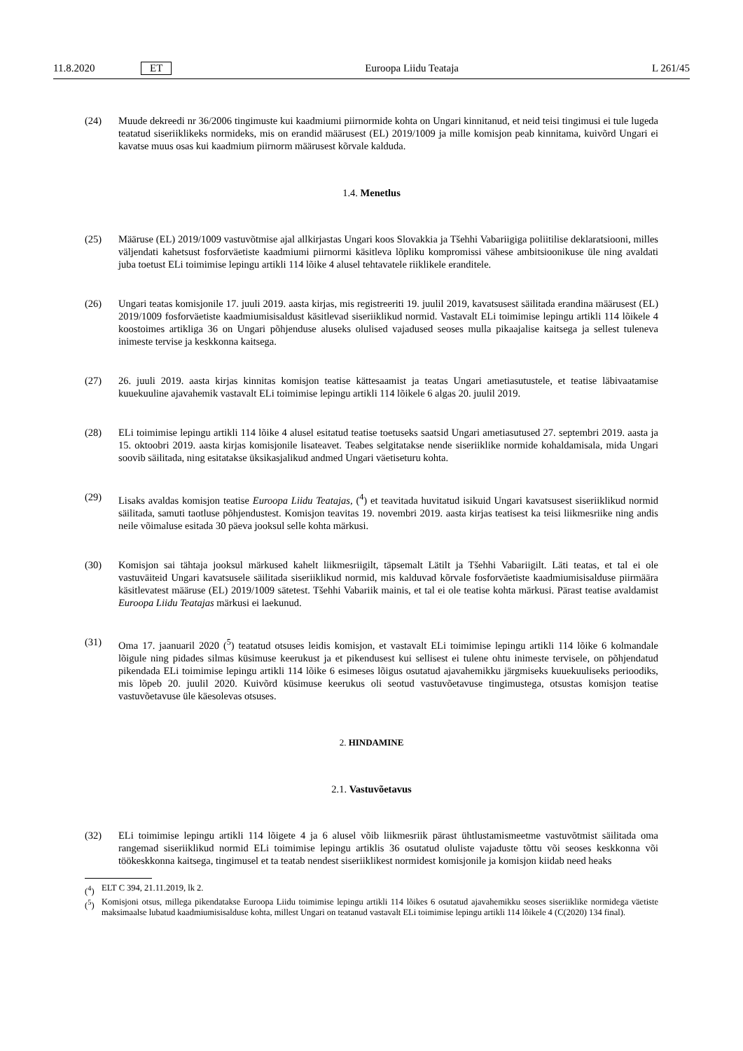11.8.2020 ET Euroopa Liidu Teataja L 261/45
(24) Muude dekreedi nr 36/2006 tingimuste kui kaadmiumi piirnormide kohta on Ungari kinnitanud, et neid teisi tingimusi ei tule lugeda teatatud siseriiklikeks normideks, mis on erandid määrusest (EL) 2019/1009 ja mille komisjon peab kinnitama, kuivõrd Ungari ei kavatse muus osas kui kaadmium piirnorm määrusest kõrvale kalduda.
1.4. Menetlus
(25) Määruse (EL) 2019/1009 vastuvõtmise ajal allkirjastas Ungari koos Slovakkia ja Tšehhi Vabariigiga poliitilise deklaratsiooni, milles väljendati kahetsust fosforväetiste kaadmiumi piirnormi käsitleva lõpliku kompromissi vähese ambitsioonikuse üle ning avaldati juba toetust ELi toimimise lepingu artikli 114 lõike 4 alusel tehtavatele riiklikele eranditele.
(26) Ungari teatas komisjonile 17. juuli 2019. aasta kirjas, mis registreeriti 19. juulil 2019, kavatsusest säilitada erandina määrusest (EL) 2019/1009 fosforväetiste kaadmiumisisaldust käsitlevad siseriiklikud normid. Vastavalt ELi toimimise lepingu artikli 114 lõikele 4 koostoimes artikliga 36 on Ungari põhjenduse aluseks olulised vajadused seoses mulla pikaajalise kaitsega ja sellest tuleneva inimeste tervise ja keskkonna kaitsega.
(27) 26. juuli 2019. aasta kirjas kinnitas komisjon teatise kättesaamist ja teatas Ungari ametiasutustele, et teatise läbivaatamise kuuekuuline ajavahemik vastavalt ELi toimimise lepingu artikli 114 lõikele 6 algas 20. juulil 2019.
(28) ELi toimimise lepingu artikli 114 lõike 4 alusel esitatud teatise toetuseks saatsid Ungari ametiasutused 27. septembri 2019. aasta ja 15. oktoobri 2019. aasta kirjas komisjonile lisateavet. Teabes selgitatakse nende siseriiklike normide kohaldamisala, mida Ungari soovib säilitada, ning esitatakse üksikasjalikud andmed Ungari väetiseturu kohta.
(29) Lisaks avaldas komisjon teatise Euroopa Liidu Teatajas, (<sup>4</sup>) et teavitada huvitatud isikuid Ungari kavatsusest siseriiklikud normid säilitada, samuti taotluse põhjendustest. Komisjon teavitas 19. novembri 2019. aasta kirjas teatisest ka teisi liikmesriike ning andis neile võimaluse esitada 30 päeva jooksul selle kohta märkusi.
(30) Komisjon sai tähtaja jooksul märkused kahelt liikmesriigilt, täpsemalt Lätilt ja Tšehhi Vabariigilt. Läti teatas, et tal ei ole vastuväiteid Ungari kavatsusele säilitada siseriiklikud normid, mis kalduvad kõrvale fosforväetiste kaadmiumisisalduse piirmäära käsitlevatest määruse (EL) 2019/1009 sätetest. Tšehhi Vabariik mainis, et tal ei ole teatise kohta märkusi. Pärast teatise avaldamist Euroopa Liidu Teatajas märkusi ei laekunud.
(31) Oma 17. jaanuaril 2020 (<sup>5</sup>) teatatud otsuses leidis komisjon, et vastavalt ELi toimimise lepingu artikli 114 lõike 6 kolmandale lõigule ning pidades silmas küsimuse keerukust ja et pikendusest kui sellisest ei tulene ohtu inimeste tervisele, on põhjendatud pikendada ELi toimimise lepingu artikli 114 lõike 6 esimeses lõigus osutatud ajavahemikku järgmiseks kuuekuuliseks perioodiks, mis lõpeb 20. juulil 2020. Kuivõrd küsimuse keerukus oli seotud vastuvõetavuse tingimustega, otsustas komisjon teatise vastuvõetavuse üle käesolevas otsuses.
2. HINDAMINE
2.1. Vastuvõetavus
(32) ELi toimimise lepingu artikli 114 lõigete 4 ja 6 alusel võib liikmesriik pärast ühtlustamismeetme vastuvõtmist säilitada oma rangemad siseriiklikud normid ELi toimimise lepingu artiklis 36 osutatud oluliste vajaduste tõttu või seoses keskkonna või töökeskkonna kaitsega, tingimusel et ta teatab nendest siseriiklikest normidest komisjonile ja komisjon kiidab need heaks
(<sup>4</sup>) ELT C 394, 21.11.2019, lk 2.
(<sup>5</sup>) Komisjoni otsus, millega pikendatakse Euroopa Liidu toimimise lepingu artikli 114 lõikes 6 osutatud ajavahemikku seoses siseriiklike normidega väetiste maksimaalse lubatud kaadmiumisisalduse kohta, millest Ungari on teatanud vastavalt ELi toimimise lepingu artikli 114 lõikele 4 (C(2020) 134 final).